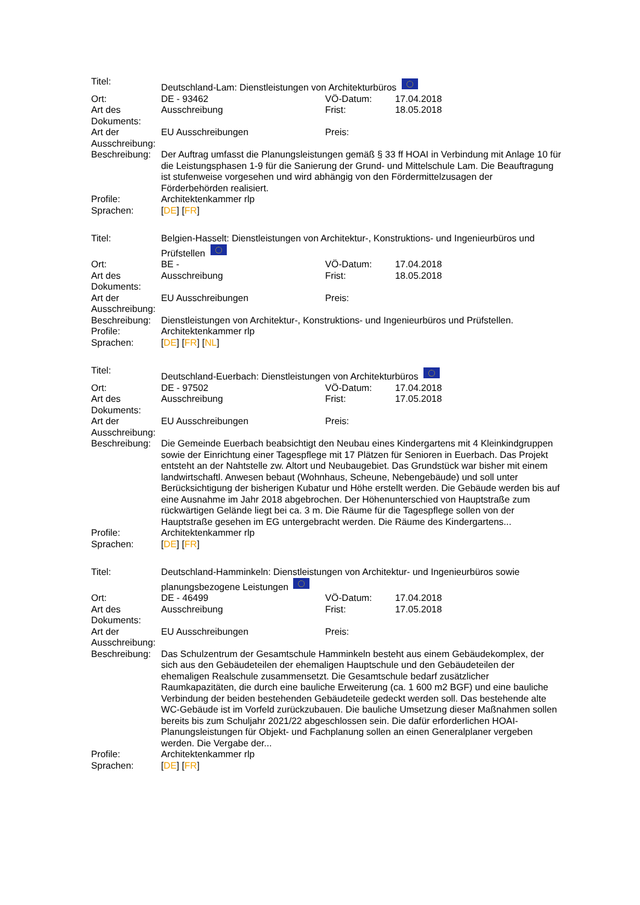| Titel: | Deutschland-Lam: Dienstleistungen von Architekturbüros | | |
| Ort: | DE - 93462 | VÖ-Datum: | 17.04.2018 |
| Art des Dokuments: | Ausschreibung | Frist: | 18.05.2018 |
| Art der Ausschreibung: | EU Ausschreibungen | Preis: | |
| Beschreibung: | Der Auftrag umfasst die Planungsleistungen gemäß § 33 ff HOAI in Verbindung mit Anlage 10 für die Leistungsphasen 1-9 für die Sanierung der Grund- und Mittelschule Lam. Die Beauftragung ist stufenweise vorgesehen und wird abhängig von den Fördermittelzusagen der Förderbehörden realisiert. | | |
| Profile: | Architektenkammer rlp | | |
| Sprachen: | [ DE ] [ FR ] | | |
| Titel: | Belgien-Hasselt: Dienstleistungen von Architektur-, Konstruktions- und Ingenieurbüros und Prüfstellen | | |
| Ort: | BE - | VÖ-Datum: | 17.04.2018 |
| Art des Dokuments: | Ausschreibung | Frist: | 18.05.2018 |
| Art der Ausschreibung: | EU Ausschreibungen | Preis: | |
| Beschreibung: | Dienstleistungen von Architektur-, Konstruktions- und Ingenieurbüros und Prüfstellen. | | |
| Profile: | Architektenkammer rlp | | |
| Sprachen: | [ DE ] [ FR ] [ NL ] | | |
| Titel: | Deutschland-Euerbach: Dienstleistungen von Architekturbüros | | |
| Ort: | DE - 97502 | VÖ-Datum: | 17.04.2018 |
| Art des Dokuments: | Ausschreibung | Frist: | 17.05.2018 |
| Art der Ausschreibung: | EU Ausschreibungen | Preis: | |
| Beschreibung: | Die Gemeinde Euerbach beabsichtigt den Neubau eines Kindergartens mit 4 Kleinkindgruppen sowie der Einrichtung einer Tagespflege mit 17 Plätzen für Senioren in Euerbach. Das Projekt entsteht an der Nahtstelle zw. Altort und Neubaugebiet. Das Grundstück war bisher mit einem landwirtschaftl. Anwesen bebaut (Wohnhaus, Scheune, Nebengebäude) und soll unter Berücksichtigung der bisherigen Kubatur und Höhe erstellt werden. Die Gebäude werden bis auf eine Ausnahme im Jahr 2018 abgebrochen. Der Höhenunterschied von Hauptstraße zum rückwärtigen Gelände liegt bei ca. 3 m. Die Räume für die Tagespflege sollen von der Hauptstraße gesehen im EG untergebracht werden. Die Räume des Kindergartens... | | |
| Profile: | Architektenkammer rlp | | |
| Sprachen: | [ DE ] [ FR ] | | |
| Titel: | Deutschland-Hamminkeln: Dienstleistungen von Architektur- und Ingenieurbüros sowie planungsbezogene Leistungen | | |
| Ort: | DE - 46499 | VÖ-Datum: | 17.04.2018 |
| Art des Dokuments: | Ausschreibung | Frist: | 17.05.2018 |
| Art der Ausschreibung: | EU Ausschreibungen | Preis: | |
| Beschreibung: | Das Schulzentrum der Gesamtschule Hamminkeln besteht aus einem Gebäudekomplex, der sich aus den Gebäudeteilen der ehemaligen Hauptschule und den Gebäudeteilen der ehemaligen Realschule zusammensetzt. Die Gesamtschule bedarf zusätzlicher Raumkapazitäten, die durch eine bauliche Erweiterung (ca. 1 600 m2 BGF) und eine bauliche Verbindung der beiden bestehenden Gebäudeteile gedeckt werden soll. Das bestehende alte WC-Gebäude ist im Vorfeld zurückzubauen. Die bauliche Umsetzung dieser Maßnahmen sollen bereits bis zum Schuljahr 2021/22 abgeschlossen sein. Die dafür erforderlichen HOAI-Planungsleistungen für Objekt- und Fachplanung sollen an einen Generalplaner vergeben werden. Die Vergabe der... | | |
| Profile: | Architektenkammer rlp | | |
| Sprachen: | [ DE ] [ FR ] | | |